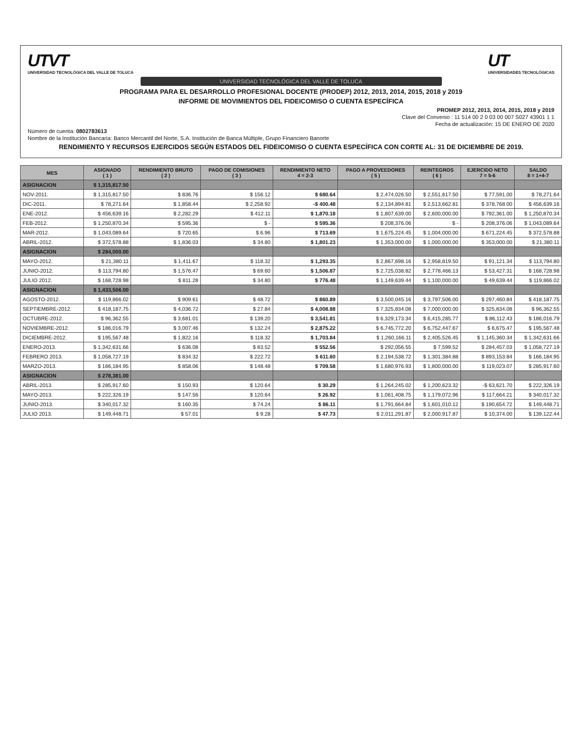UTVT
UNIVERSIDAD TECNOLÓGICA DEL VALLE DE TOLUCA
UT
UNIVERSIDADES TECNOLÓGICAS
UNIVERSIDAD TECNOLÓGICA DEL VALLE DE TOLUCA
PROGRAMA PARA EL DESARROLLO PROFESIONAL DOCENTE (PRODEP) 2012, 2013, 2014, 2015, 2018 y 2019
INFORME DE MOVIMIENTOS DEL FIDEICOMISO O CUENTA ESPECÍFICA
PROMEP 2012, 2013, 2014, 2015, 2018 y 2019
Clave del Convenio : 11 514 00 2 0 03 00 007 S027 43901 1 1
Fecha de actualización: 15 DE ENERO DE 2020
Número de cuenta: 0802783613
Nombre de la Institución Bancaria: Banco Mercantil del Norte, S.A. Institución de Banca Múltiple, Grupo Financiero Banorte
RENDIMIENTO Y RECURSOS EJERCIDOS SEGÚN ESTADOS DEL FIDEICOMISO O CUENTA ESPECÍFICA CON CORTE AL: 31 DE DICIEMBRE DE 2019.
| MES | ASIGNADO ( 1 ) | RENDIMIENTO BRUTO ( 2 ) | PAGO DE COMISIONES ( 3 ) | RENDIMIENTO NETO 4 = 2-3 | PAGO A PROVEEDORES ( 5 ) | REINTEGROS ( 6 ) | EJERCIDO NETO 7 = 5-6 | SALDO 8 = 1+4-7 |
| --- | --- | --- | --- | --- | --- | --- | --- | --- |
| ASIGNACION | $ 1,315,817.50 | | | | | | | |
| NOV-2011. | $ 1,315,817.50 | $ 836.76 | $ 156.12 | $ 680.64 | $ 2,474,026.50 | $ 2,551,617.50 | $ 77,591.00 | $ 78,271.64 |
| DIC-2011. | $ 78,271.64 | $ 1,858.44 | $ 2,258.92 | -$ 400.48 | $ 2,134,894.81 | $ 2,513,662.81 | $ 378,768.00 | $ 456,639.16 |
| ENE-2012. | $ 456,639.16 | $ 2,282.29 | $ 412.11 | $ 1,870.18 | $ 1,807,639.00 | $ 2,600,000.00 | $ 792,361.00 | $ 1,250,870.34 |
| FEB-2012. | $ 1,250,870.34 | $ 595.36 | $ - | $ 595.36 | $ 208,376.06 | $ - | $ 208,376.06 | $ 1,043,089.64 |
| MAR-2012. | $ 1,043,089.64 | $ 720.65 | $ 6.96 | $ 713.69 | $ 1,675,224.45 | $ 1,004,000.00 | $ 671,224.45 | $ 372,578.88 |
| ABRIL-2012. | $ 372,578.88 | $ 1,836.03 | $ 34.80 | $ 1,801.23 | $ 1,353,000.00 | $ 1,000,000.00 | $ 353,000.00 | $ 21,380.11 |
| ASIGNACION | $ 284,000.00 | | | | | | | |
| MAYO-2012. | $ 21,380.11 | $ 1,411.67 | $ 118.32 | $ 1,293.35 | $ 2,867,698.16 | $ 2,958,819.50 | $ 91,121.34 | $ 113,794.80 |
| JUNIO-2012. | $ 113,794.80 | $ 1,576.47 | $ 69.60 | $ 1,506.87 | $ 2,725,038.82 | $ 2,778,466.13 | $ 53,427.31 | $ 168,728.98 |
| JULIO 2012. | $ 168,728.98 | $ 811.28 | $ 34.80 | $ 776.48 | $ 1,149,639.44 | $ 1,100,000.00 | $ 49,639.44 | $ 119,866.02 |
| ASIGNACION | $ 1,433,506.00 | | | | | | | |
| AGOSTO-2012. | $ 119,866.02 | $ 909.61 | $ 48.72 | $ 860.89 | $ 3,500,045.16 | $ 3,797,506.00 | $ 297,460.84 | $ 418,187.75 |
| SEPTIEMBRE-2012. | $ 418,187.75 | $ 4,036.72 | $ 27.84 | $ 4,008.88 | $ 7,325,834.08 | $ 7,000,000.00 | $ 325,834.08 | $ 96,362.55 |
| OCTUBRE-2012. | $ 96,362.55 | $ 3,681.01 | $ 139.20 | $ 3,541.81 | $ 6,329,173.34 | $ 6,415,285.77 | $ 86,112.43 | $ 186,016.79 |
| NOVIEMBRE-2012. | $ 186,016.79 | $ 3,007.46 | $ 132.24 | $ 2,875.22 | $ 6,745,772.20 | $ 6,752,447.67 | $ 6,675.47 | $ 195,567.48 |
| DICIEMBRE-2012. | $ 195,567.48 | $ 1,822.16 | $ 118.32 | $ 1,703.84 | $ 1,260,166.11 | $ 2,405,526.45 | $ 1,145,360.34 | $ 1,342,631.66 |
| ENERO-2013. | $ 1,342,631.66 | $ 636.08 | $ 83.52 | $ 552.56 | $ 292,056.55 | $ 7,599.52 | $ 284,457.03 | $ 1,058,727.19 |
| FEBRERO 2013. | $ 1,058,727.19 | $ 834.32 | $ 222.72 | $ 611.60 | $ 2,194,538.72 | $ 1,301,384.88 | $ 893,153.84 | $ 166,184.95 |
| MARZO-2013. | $ 166,184.95 | $ 858.06 | $ 148.48 | $ 709.58 | $ 1,680,976.93 | $ 1,800,000.00 | $ 119,023.07 | $ 285,917.60 |
| ASIGNACION | $ 278,381.00 | | | | | | | |
| ABRIL-2013. | $ 285,917.60 | $ 150.93 | $ 120.64 | $ 30.29 | $ 1,264,245.02 | $ 1,200,623.32 | -$ 63,621.70 | $ 222,326.19 |
| MAYO-2013. | $ 222,326.19 | $ 147.56 | $ 120.64 | $ 26.92 | $ 1,061,408.75 | $ 1,179,072.96 | $ 117,664.21 | $ 340,017.32 |
| JUNIO-2013. | $ 340,017.32 | $ 160.35 | $ 74.24 | $ 86.11 | $ 1,791,664.84 | $ 1,601,010.12 | $ 190,654.72 | $ 149,448.71 |
| JULIO 2013. | $ 149,448.71 | $ 57.01 | $ 9.28 | $ 47.73 | $ 2,011,291.87 | $ 2,000,917.87 | $ 10,374.00 | $ 139,122.44 |